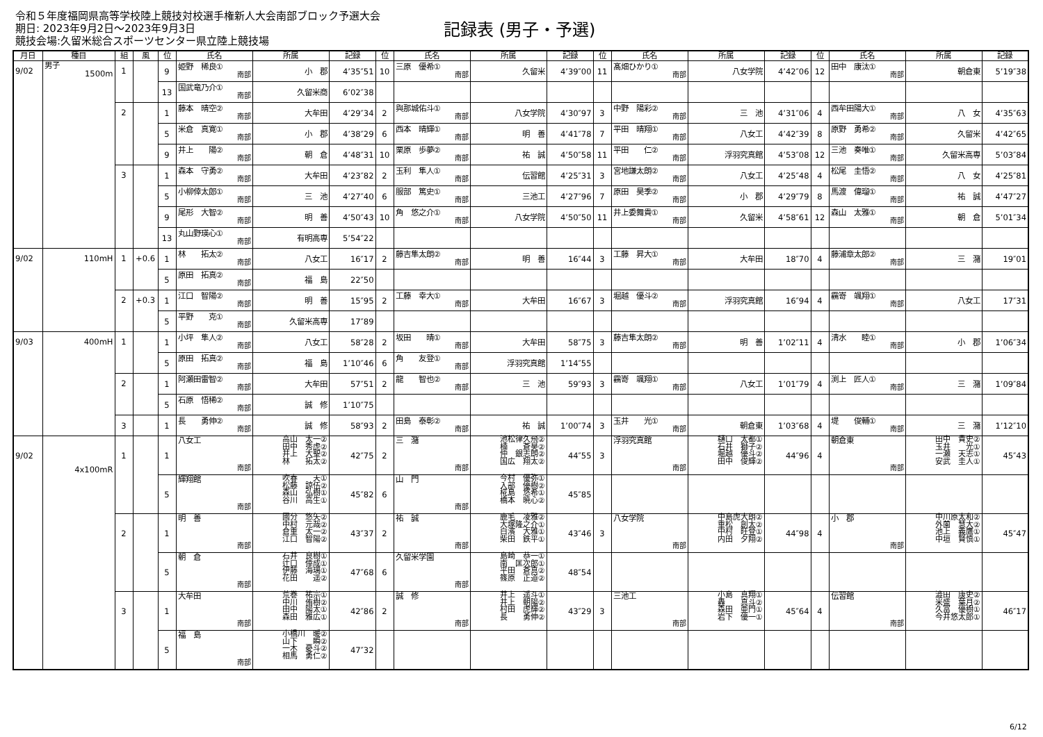令和５年度福岡県高等学校陸上競技対校選手権新人大会南部ブロック予選大会
期日: 2023年9月2日～2023年9月3日
競技会場:久留米総合スポーツセンター県立陸上競技場
記録表 (男子・予選)
| 月日 | 種目 | 組 | 風 | 位 | 氏名 | 所属 | 記録 | 位 | 氏名 | 所属 | 記録 | 位 | 氏名 | 所属 | 記録 | 位 | 氏名 | 所属 | 記録 |
| --- | --- | --- | --- | --- | --- | --- | --- | --- | --- | --- | --- | --- | --- | --- | --- | --- | --- | --- | --- |
| 9/02 | 男子 1500m | 1 | | 9 | 姫野 稀良① 南部 | 小 郡 | 4’35″51 | 10 | 三原 優希① 南部 | 久留米 | 4’39″00 | 11 | 髙畑ひかり① 南部 | 八女学院 | 4’42″06 | 12 | 田中 康汰① 南部 | 朝倉東 | 5’19″38 |
| | | | | 13 | 国武竜乃介① 南部 | 久留米商 | 6’02″38 | | | | | | | | | | | | |
| | | 2 | | 1 | 藤本 晴空② 南部 | 大牟田 | 4’29″34 | 2 | 與那城佑斗① 南部 | 八女学院 | 4’30″97 | 3 | 中野 陽彩② 南部 | 三 池 | 4’31″06 | 4 | 西牟田陽大① 南部 | 八 女 | 4’35″63 |
| | | | | 5 | 米倉 真寛① 南部 | 小 郡 | 4’38″29 | 6 | 西本 晴輝① 南部 | 明 善 | 4’41″78 | 7 | 平田 晴翔① 南部 | 八女工 | 4’42″39 | 8 | 原野 勇希② 南部 | 久留米 | 4’42″65 |
| | | | | 9 | 井上 陽② 南部 | 朝 倉 | 4’48″31 | 10 | 栗原 歩夢② 南部 | 祐 誠 | 4’50″58 | 11 | 平田 仁② 南部 | 浮羽究真館 | 4’53″08 | 12 | 三池 奏唯① 南部 | 久留米高専 | 5’03″84 |
| | | 3 | | 1 | 森本 守勇② 南部 | 大牟田 | 4’23″82 | 2 | 玉利 隼人① 南部 | 伝習館 | 4’25″31 | 3 | 宮地謙太朗② 南部 | 八女工 | 4’25″48 | 4 | 松尾 圭悟② 南部 | 八 女 | 4’25″81 |
| | | | | 5 | 小柳倖太郎① 南部 | 三 池 | 4’27″40 | 6 | 服部 篤史① 南部 | 三池工 | 4’27″96 | 7 | 原田 昊季② 南部 | 小 郡 | 4’29″79 | 8 | 馬渡 偉瑠① 南部 | 祐 誠 | 4’47″27 |
| | | | | 9 | 尾形 大智② 南部 | 明 善 | 4’50″43 | 10 | 角 悠之介① 南部 | 八女学院 | 4’50″50 | 11 | 井上委舞貴① 南部 | 久留米 | 4’58″61 | 12 | 森山 太雅① 南部 | 朝 倉 | 5’01″34 |
| | | | | 13 | 丸山野瑛心① 南部 | 有明高専 | 5’54″22 | | | | | | | | | | | | |
| 9/02 | 110mH | 1 | +0.6 | 1 | 林 拓太② 南部 | 八女工 | 16″17 | 2 | 藤吉隼太朗② 南部 | 明 善 | 16″44 | 3 | 工藤 昇大① 南部 | 大牟田 | 18″70 | 4 | 藤浦章太郎② 南部 | 三 潴 | 19″01 |
| | | | | 5 | 原田 拓真② 南部 | 福 島 | 22″50 | | | | | | | | | | | | |
| | | 2 | +0.3 | 1 | 江口 智陽② 南部 | 明 善 | 15″95 | 2 | 工藤 幸大① 南部 | 大牟田 | 16″67 | 3 | 堀越 優斗② 南部 | 浮羽究真館 | 16″94 | 4 | 靏嵜 颯翔① 南部 | 八女工 | 17″31 |
| | | | | 5 | 平野 克① 南部 | 久留米高専 | 17″89 | | | | | | | | | | | | |
| 9/03 | 400mH | 1 | | 1 | 小坪 隼人② 南部 | 八女工 | 58″28 | 2 | 坂田 晴① 南部 | 大牟田 | 58″75 | 3 | 藤吉隼太朗② 南部 | 明 善 | 1’02″11 | 4 | 清水 睦① 南部 | 小 郡 | 1’06″34 |
| | | | | 5 | 原田 拓真② 南部 | 福 島 | 1’10″46 | 6 | 角 友登① 南部 | 浮羽究真館 | 1’14″55 | | | | | | | | |
| | | 2 | | 1 | 阿瀬田雷智② 南部 | 大牟田 | 57″51 | 2 | 龍 智也② 南部 | 三 池 | 59″93 | 3 | 靏嵜 颯翔① 南部 | 八女工 | 1’01″79 | 4 | 渕上 匠人① 南部 | 三 潴 | 1’09″84 |
| | | | | 5 | 石原 悟稀② 南部 | 誠 修 | 1’10″75 | | | | | | | | | | | | |
| | | 3 | | 1 | 長 勇伸② 南部 | 誠 修 | 58″93 | 2 | 田島 泰彰② 南部 | 祐 誠 | 1’00″74 | 3 | 玉井 光① 南部 | 朝倉東 | 1’03″68 | 4 | 堤 俊輔① 南部 | 三 潴 | 1’12″10 |
| 9/02 | 4x100mR | 1 | | 1 | 八女工 南部 | 高山 太一② 田中 秀虎② 井上 大聖② 林 拓太② | 42″75 | 2 | 三 潴 南部 | 池松律久飛② 楠 蒼昊② 仲 銀志朗② 国広 翔太② | 44″55 | 3 | 浮羽究真館 南部 | 樋口 太都① 石井 獅子② 堀越 優斗② 田中 俊輝② | 44″96 | 4 | 朝倉東 南部 | 田中 貴史② 玉井 光① 一瀬 天志① 安武 圭人① | 45″43 |
| | | | | 5 | 輝翔館 南部 | 吹春 天① 松藤 諒伍② 森山 弘樹① 谷川 高生① | 45″82 | 6 | 山 門 南部 | 今村 優弥① 入部 優樹② 椛島 悠希① 橋本 暁心② | 45″85 | | | | | | | | |
| | | 2 | | 1 | 明 善 南部 | 國分 悠矢② 中村 元哉② 倉重 太一② 江口 智陽② | 43″37 | 2 | 祐 誠 南部 | 鹿毛 凌雅② 大塚隆之介① 白濱 大雅① 柴田 鉄平① | 43″46 | 3 | 八女学院 南部 | 中島虎大朗② 重松 創太② 中村 旺登① 内田 夕翔② | 44″98 | 4 | 小 郡 南部 | 中川原太和② 外薗 慧大② 池上 義鷹① 中垣 賢慎① | 45″47 |
| | | | | 5 | 朝 倉 南部 | 石井 良樹① 辻口 倖成① 伊藤 海璃① 花田 遥② | 47″68 | 6 | 久留米学園 南部 | 島崎 恭一① 南 匡次郎① 平田 蒼真② 篠原 正道② | 48″54 | | | | | | | | |
| | | 3 | | 1 | 大牟田 南部 | 荒巻 祐宗① 中川 侑樹② 田中 陽太① 森田 雅広① | 42″86 | 2 | 誠 修 南部 | 井上 遥斗① 井上 朝陽② 村田 虎輝② 長 勇伸② | 43″29 | 3 | 三池工 南部 | 小島 真翔① 轟 真斗② 森田 亜門① 岩下 優一① | 45″64 | 4 | 伝習館 南部 | 澁田 康史② 米盛 葉月② 久冨 優樹① 今井悠太郎① | 46″17 |
| | | | | 5 | 福 島 南部 | 小橋川 暖② 山下 瞬② 一木 憂斗② 相馬 勇仁② | 47″32 | | | | | | | | | | | | |
6/12